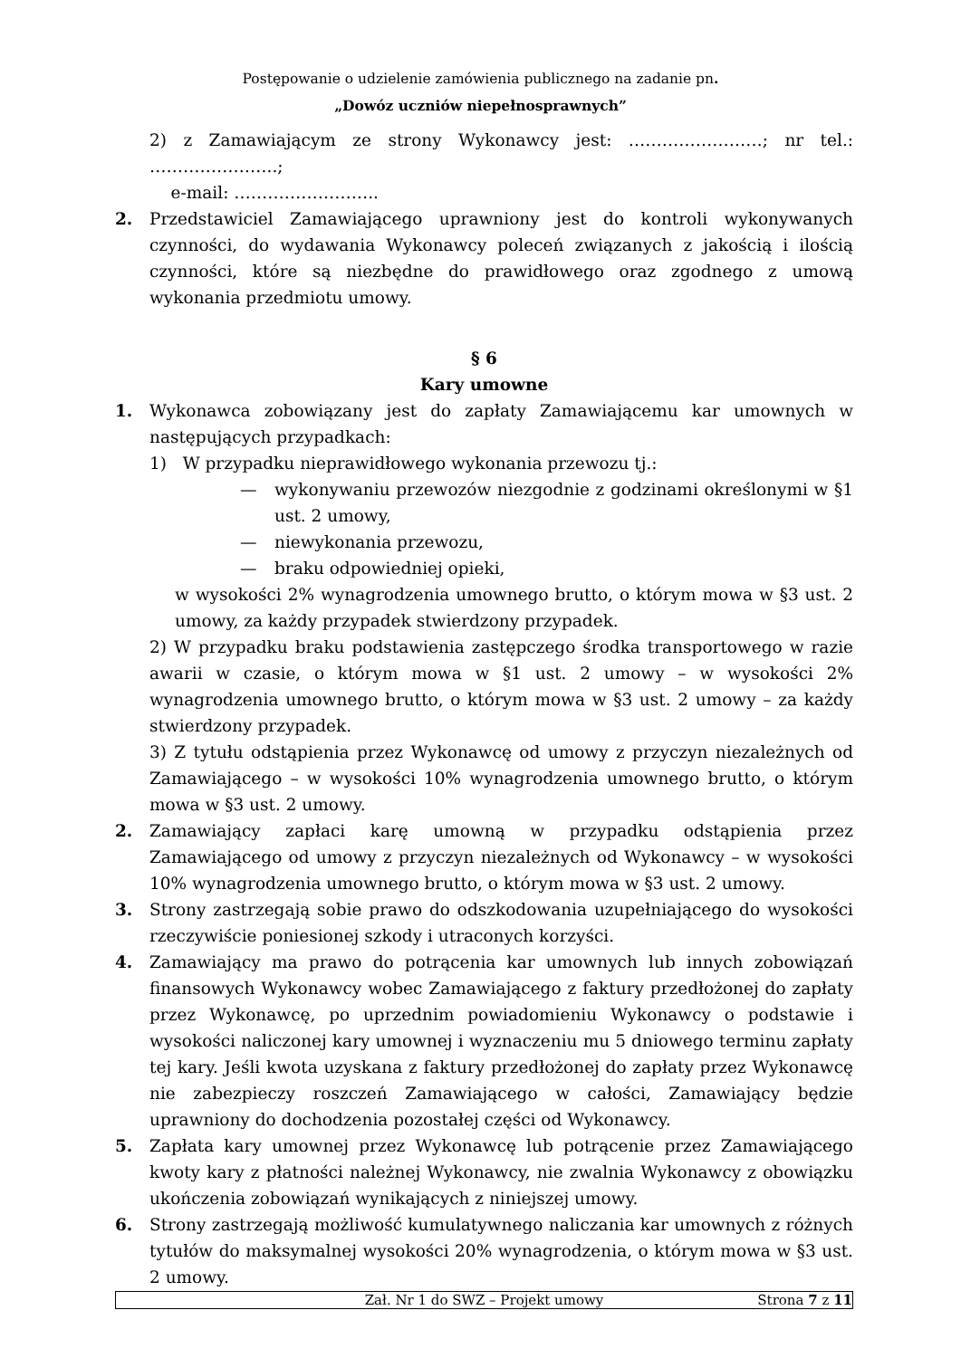Postępowanie o udzielenie zamówienia publicznego na zadanie pn.
„Dowóz uczniów niepełnosprawnych”
2) z Zamawiającym ze strony Wykonawcy jest: ……………………; nr tel.: …………………..;
e-mail: ……………………..
2. Przedstawiciel Zamawiającego uprawniony jest do kontroli wykonywanych czynności, do wydawania Wykonawcy poleceń związanych z jakością i ilością czynności, które są niezbędne do prawidłowego oraz zgodnego z umową wykonania przedmiotu umowy.
§ 6
Kary umowne
1. Wykonawca zobowiązany jest do zapłaty Zamawiającemu kar umownych w następujących przypadkach:
1) W przypadku nieprawidłowego wykonania przewozu tj.:
— wykonywaniu przewozów niezgodnie z godzinami określonymi w §1 ust. 2 umowy,
— niewykonania przewozu,
— braku odpowiedniej opieki,
w wysokości 2% wynagrodzenia umownego brutto, o którym mowa w §3 ust. 2 umowy, za każdy przypadek stwierdzony przypadek.
2) W przypadku braku podstawienia zastępczego środka transportowego w razie awarii w czasie, o którym mowa w §1 ust. 2 umowy – w wysokości 2% wynagrodzenia umownego brutto, o którym mowa w §3 ust. 2 umowy – za każdy stwierdzony przypadek.
3) Z tytułu odstąpienia przez Wykonawcę od umowy z przyczyn niezależnych od Zamawiającego – w wysokości 10% wynagrodzenia umownego brutto, o którym mowa w §3 ust. 2 umowy.
2. Zamawiający zapłaci karę umowną w przypadku odstąpienia przez Zamawiającego od umowy z przyczyn niezależnych od Wykonawcy – w wysokości 10% wynagrodzenia umownego brutto, o którym mowa w §3 ust. 2 umowy.
3. Strony zastrzegają sobie prawo do odszkodowania uzupełniającego do wysokości rzeczywiście poniesionej szkody i utraconych korzyści.
4. Zamawiający ma prawo do potrącenia kar umownych lub innych zobowiązań finansowych Wykonawcy wobec Zamawiającego z faktury przedłożonej do zapłaty przez Wykonawcę, po uprzednim powiadomieniu Wykonawcy o podstawie i wysokości naliczonej kary umownej i wyznaczeniu mu 5 dniowego terminu zapłaty tej kary. Jeśli kwota uzyskana z faktury przedłożonej do zapłaty przez Wykonawcę nie zabezpieczy roszczeń Zamawiającego w całości, Zamawiający będzie uprawniony do dochodzenia pozostałej części od Wykonawcy.
5. Zapłata kary umownej przez Wykonawcę lub potrącenie przez Zamawiającego kwoty kary z płatności należnej Wykonawcy, nie zwalnia Wykonawcy z obowiązku ukończenia zobowiązań wynikających z niniejszej umowy.
6. Strony zastrzegają możliwość kumulatywnego naliczania kar umownych z różnych tytułów do maksymalnej wysokości 20% wynagrodzenia, o którym mowa w §3 ust. 2 umowy.
Zał. Nr 1 do SWZ – Projekt umowy Strona 7 z 11